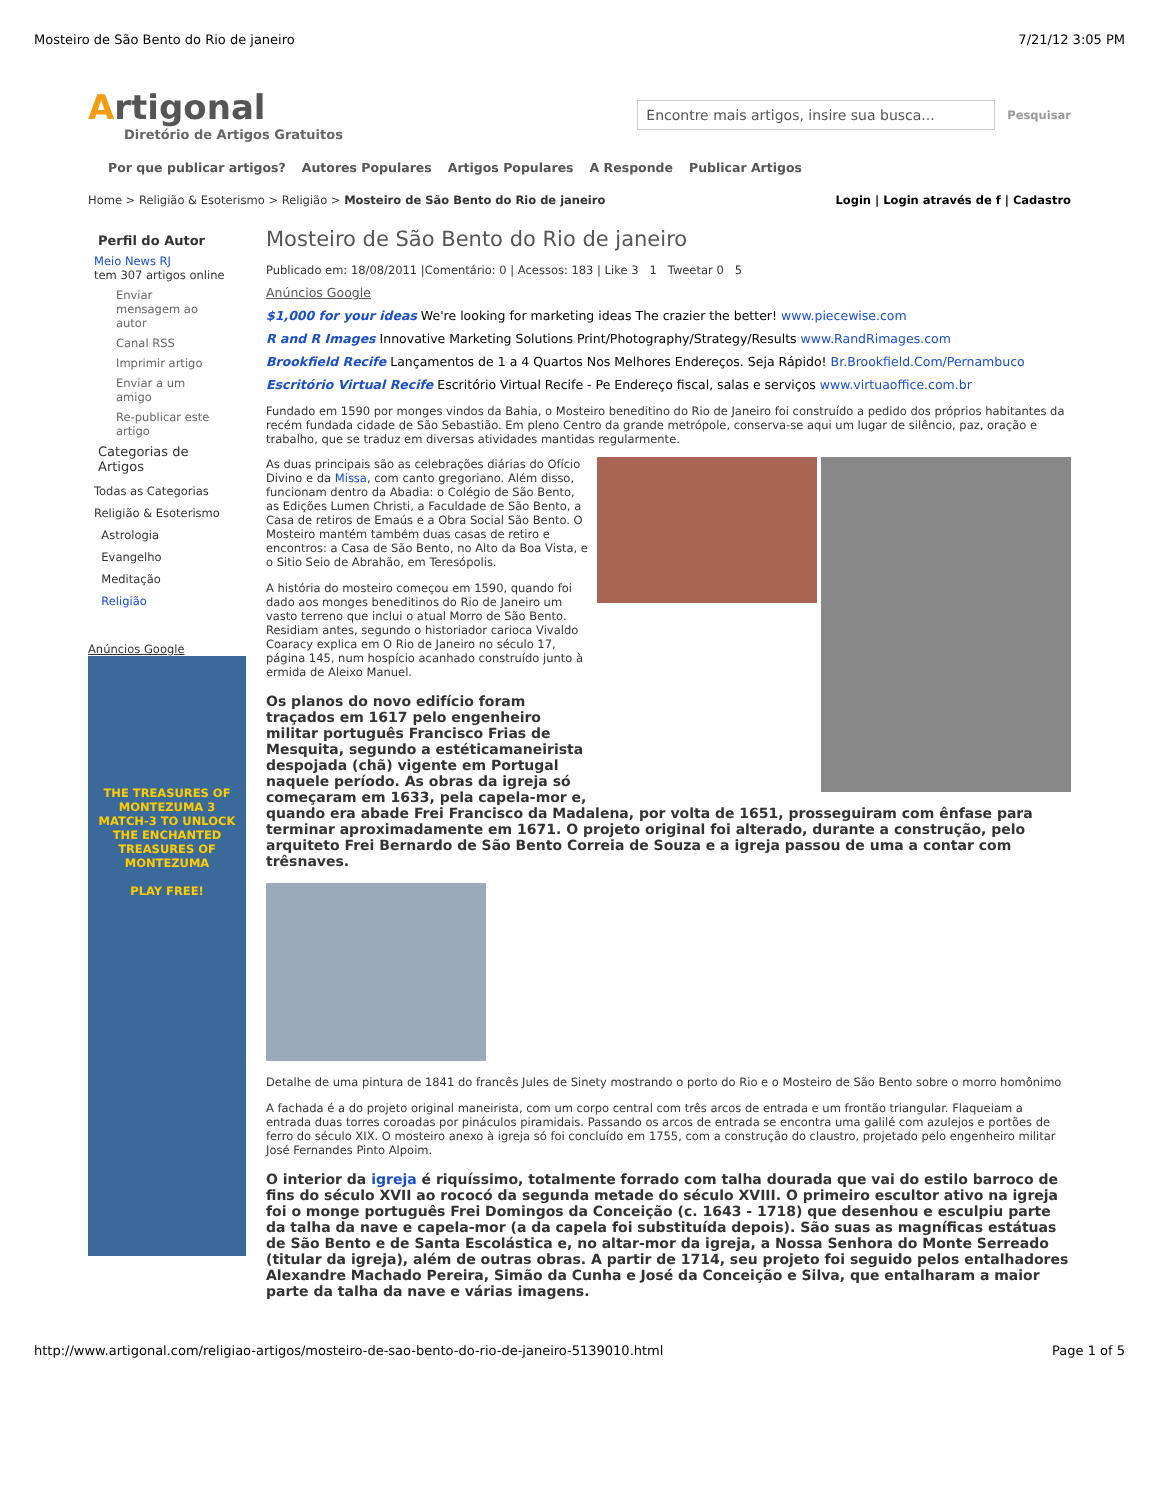Mosteiro de São Bento do Rio de janeiro 7/21/12 3:05 PM
Artigonal
Diretório de Artigos Gratuitos
Encontre mais artigos, insire sua busca...
Pesquisar
Por que publicar artigos? Autores Populares Artigos Populares A Responde Publicar Artigos
Home > Religião & Esoterismo > Religião > Mosteiro de São Bento do Rio de janeiro Login | Login através de f | Cadastro
Perfil do Autor
Meio News RJ
tem 307 artigos online
Enviar mensagem ao autor
Canal RSS
Imprimir artigo
Enviar a um amigo
Re-publicar este artigo
Categorias de Artigos
Todas as Categorias
Religião & Esoterismo
Astrologia
Evangelho
Meditação
Religião
Anúncios Google
THE TREASURES OF MONTEZUMA 3
MATCH-3 TO UNLOCK THE ENCHANTED TREASURES OF MONTEZUMA
PLAY FREE!
Mosteiro de São Bento do Rio de janeiro
Publicado em: 18/08/2011 |Comentário: 0 | Acessos: 183 | Like 3 1 Tweetar 0 5
Anúncios Google
$1,000 for your ideas We're looking for marketing ideas The crazier the better! www.piecewise.com
R and R Images Innovative Marketing Solutions Print/Photography/Strategy/Results www.RandRimages.com
Brookfield Recife Lançamentos de 1 a 4 Quartos Nos Melhores Endereços. Seja Rápido! Br.Brookfield.Com/Pernambuco
Escritório Virtual Recife Escritório Virtual Recife - Pe Endereço fiscal, salas e serviços www.virtuaoffice.com.br
Fundado em 1590 por monges vindos da Bahia, o Mosteiro beneditino do Rio de Janeiro foi construído a pedido dos próprios habitantes da recém fundada cidade de São Sebastião. Em pleno Centro da grande metrópole, conserva-se aqui um lugar de silêncio, paz, oração e trabalho, que se traduz em diversas atividades mantidas regularmente.
As duas principais são as celebrações diárias do Ofício Divino e da Missa, com canto gregoriano. Além disso, funcionam dentro da Abadia: o Colégio de São Bento, as Edições Lumen Christi, a Faculdade de São Bento, a Casa de retiros de Emaús e a Obra Social São Bento. O Mosteiro mantém também duas casas de retiro e encontros: a Casa de São Bento, no Alto da Boa Vista, e o Sitio Seio de Abrahão, em Teresópolis.
A história do mosteiro começou em 1590, quando foi dado aos monges beneditinos do Rio de Janeiro um vasto terreno que inclui o atual Morro de São Bento. Residiam antes, segundo o historiador carioca Vivaldo Coaracy explica em O Rio de Janeiro no século 17, página 145, num hospício acanhado construído junto à ermida de Aleixo Manuel.
Os planos do novo edifício foram traçados em 1617 pelo engenheiro militar português Francisco Frias de Mesquita, segundo a estéticamaneirista despojada (chã) vigente em Portugal naquele período. As obras da igreja só começaram em 1633, pela capela-mor e, quando era abade Frei Francisco da Madalena, por volta de 1651, prosseguiram com ênfase para terminar aproximadamente em 1671. O projeto original foi alterado, durante a construção, pelo arquiteto Frei Bernardo de São Bento Correia de Souza e a igreja passou de uma a contar com trêsnaves.
Detalhe de uma pintura de 1841 do francês Jules de Sinety mostrando o porto do Rio e o Mosteiro de São Bento sobre o morro homônimo
A fachada é a do projeto original maneirista, com um corpo central com três arcos de entrada e um frontão triangular. Flaqueiam a entrada duas torres coroadas por pináculos piramidais. Passando os arcos de entrada se encontra uma galilé com azulejos e portões de ferro do século XIX. O mosteiro anexo à igreja só foi concluído em 1755, com a construção do claustro, projetado pelo engenheiro militar José Fernandes Pinto Alpoim.
O interior da igreja é riquíssimo, totalmente forrado com talha dourada que vai do estilo barroco de fins do século XVII ao rococó da segunda metade do século XVIII. O primeiro escultor ativo na igreja foi o monge português Frei Domingos da Conceição (c. 1643 - 1718) que desenhou e esculpiu parte da talha da nave e capela-mor (a da capela foi substituída depois). São suas as magníficas estátuas de São Bento e de Santa Escolástica e, no altar-mor da igreja, a Nossa Senhora do Monte Serreado (titular da igreja), além de outras obras. A partir de 1714, seu projeto foi seguido pelos entalhadores Alexandre Machado Pereira, Simão da Cunha e José da Conceição e Silva, que entalharam a maior parte da talha da nave e várias imagens.
http://www.artigonal.com/religiao-artigos/mosteiro-de-sao-bento-do-rio-de-janeiro-5139010.html Page 1 of 5